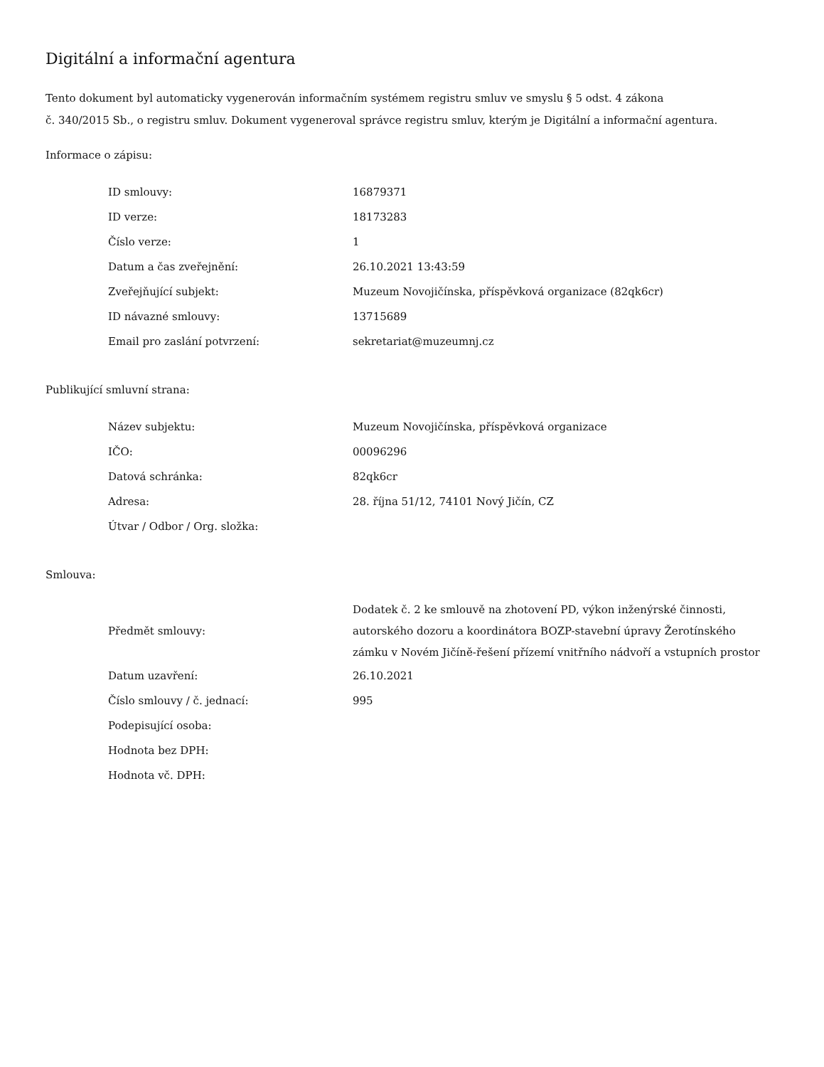Digitální a informační agentura
Tento dokument byl automaticky vygenerován informačním systémem registru smluv ve smyslu § 5 odst. 4 zákona
č. 340/2015 Sb., o registru smluv. Dokument vygeneroval správce registru smluv, kterým je Digitální a informační agentura.
Informace o zápisu:
| ID smlouvy: | 16879371 |
| ID verze: | 18173283 |
| Číslo verze: | 1 |
| Datum a čas zveřejnění: | 26.10.2021 13:43:59 |
| Zveřejňující subjekt: | Muzeum Novojičínska, příspěvková organizace (82qk6cr) |
| ID návazné smlouvy: | 13715689 |
| Email pro zaslání potvrzení: | sekretariat@muzeumnj.cz |
Publikující smluvní strana:
| Název subjektu: | Muzeum Novojičínska, příspěvková organizace |
| IČO: | 00096296 |
| Datová schránka: | 82qk6cr |
| Adresa: | 28. října 51/12, 74101 Nový Jičín, CZ |
| Útvar / Odbor / Org. složka: | |
Smlouva:
| Předmět smlouvy: | Dodatek č. 2 ke smlouvě na zhotovení PD, výkon inženýrské činnosti, autorského dozoru a koordinátora BOZP-stavební úpravy Žerotínského zámku v Novém Jičíně-řešení přízemí vnitřního nádvoří a vstupních prostor |
| Datum uzavření: | 26.10.2021 |
| Číslo smlouvy / č. jednací: | 995 |
| Podepisující osoba: | |
| Hodnota bez DPH: | |
| Hodnota vč. DPH: | |